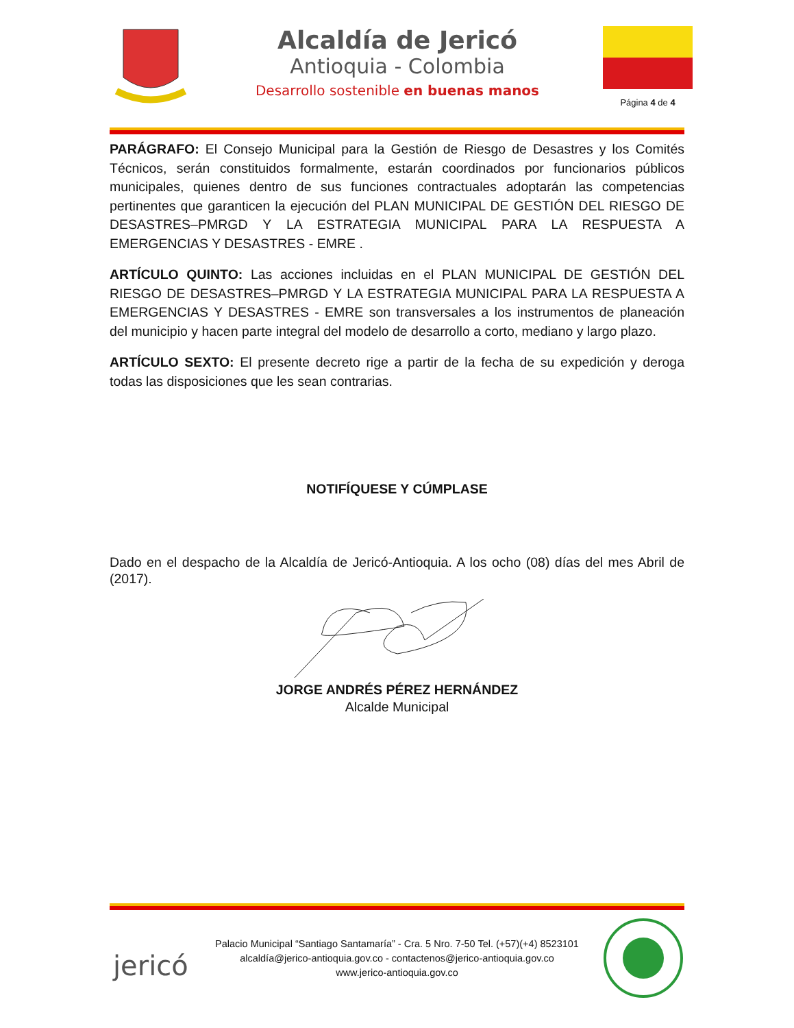Alcaldía de Jericó
Antioquia - Colombia
Desarrollo sostenible en buenas manos
Página 4 de 4
PARÁGRAFO: El Consejo Municipal para la Gestión de Riesgo de Desastres y los Comités Técnicos, serán constituidos formalmente, estarán coordinados por funcionarios públicos municipales, quienes dentro de sus funciones contractuales adoptarán las competencias pertinentes que garanticen la ejecución del PLAN MUNICIPAL DE GESTIÓN DEL RIESGO DE DESASTRES–PMRGD Y LA ESTRATEGIA MUNICIPAL PARA LA RESPUESTA A EMERGENCIAS Y DESASTRES - EMRE .
ARTÍCULO QUINTO: Las acciones incluidas en el PLAN MUNICIPAL DE GESTIÓN DEL RIESGO DE DESASTRES–PMRGD Y LA ESTRATEGIA MUNICIPAL PARA LA RESPUESTA A EMERGENCIAS Y DESASTRES - EMRE son transversales a los instrumentos de planeación del municipio y hacen parte integral del modelo de desarrollo a corto, mediano y largo plazo.
ARTÍCULO SEXTO: El presente decreto rige a partir de la fecha de su expedición y deroga todas las disposiciones que les sean contrarias.
NOTIFÍQUESE Y CÚMPLASE
Dado en el despacho de la Alcaldía de Jericó-Antioquia. A los ocho (08) días del mes Abril de (2017).
JORGE ANDRÉS PÉREZ HERNÁNDEZ
Alcalde Municipal
jericó
Palacio Municipal “Santiago Santamaría” - Cra. 5 Nro. 7-50 Tel. (+57)(+4) 8523101
alcaldía@jerico-antioquia.gov.co - contactenos@jerico-antioquia.gov.co
www.jerico-antioquia.gov.co